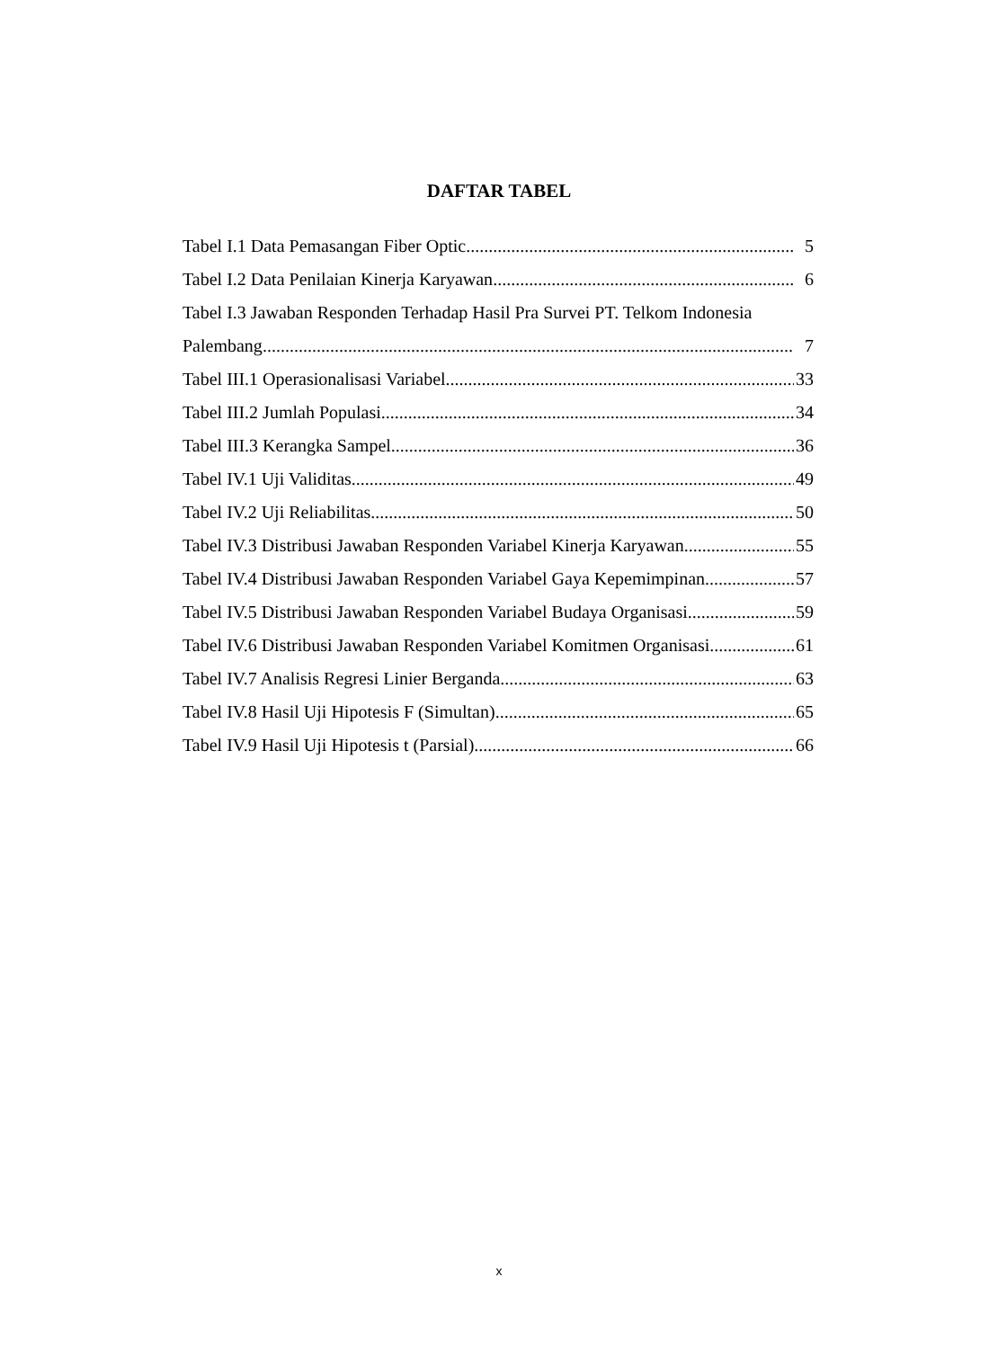DAFTAR TABEL
Tabel I.1 Data Pemasangan Fiber Optic 5
Tabel I.2 Data Penilaian Kinerja Karyawan 6
Tabel I.3 Jawaban Responden Terhadap Hasil Pra Survei PT. Telkom Indonesia
Palembang 7
Tabel III.1 Operasionalisasi Variabel 33
Tabel III.2 Jumlah Populasi 34
Tabel III.3 Kerangka Sampel 36
Tabel IV.1 Uji Validitas 49
Tabel IV.2 Uji Reliabilitas 50
Tabel IV.3 Distribusi Jawaban Responden Variabel Kinerja Karyawan 55
Tabel IV.4 Distribusi Jawaban Responden Variabel Gaya Kepemimpinan 57
Tabel IV.5 Distribusi Jawaban Responden Variabel Budaya Organisasi 59
Tabel IV.6 Distribusi Jawaban Responden Variabel Komitmen Organisasi 61
Tabel IV.7 Analisis Regresi Linier Berganda 63
Tabel IV.8 Hasil Uji Hipotesis F (Simultan) 65
Tabel IV.9 Hasil Uji Hipotesis t (Parsial) 66
x